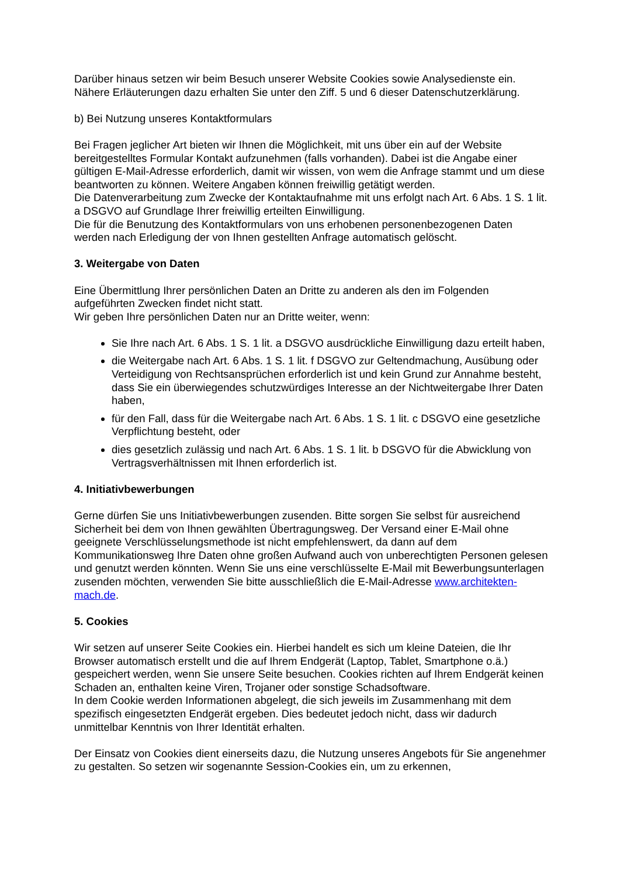Darüber hinaus setzen wir beim Besuch unserer Website Cookies sowie Analysedienste ein. Nähere Erläuterungen dazu erhalten Sie unter den Ziff. 5 und 6 dieser Datenschutzerklärung.
b) Bei Nutzung unseres Kontaktformulars
Bei Fragen jeglicher Art bieten wir Ihnen die Möglichkeit, mit uns über ein auf der Website bereitgestelltes Formular Kontakt aufzunehmen (falls vorhanden). Dabei ist die Angabe einer gültigen E-Mail-Adresse erforderlich, damit wir wissen, von wem die Anfrage stammt und um diese beantworten zu können. Weitere Angaben können freiwillig getätigt werden.
Die Datenverarbeitung zum Zwecke der Kontaktaufnahme mit uns erfolgt nach Art. 6 Abs. 1 S. 1 lit. a DSGVO auf Grundlage Ihrer freiwillig erteilten Einwilligung.
Die für die Benutzung des Kontaktformulars von uns erhobenen personenbezogenen Daten werden nach Erledigung der von Ihnen gestellten Anfrage automatisch gelöscht.
3. Weitergabe von Daten
Eine Übermittlung Ihrer persönlichen Daten an Dritte zu anderen als den im Folgenden aufgeführten Zwecken findet nicht statt.
Wir geben Ihre persönlichen Daten nur an Dritte weiter, wenn:
Sie Ihre nach Art. 6 Abs. 1 S. 1 lit. a DSGVO ausdrückliche Einwilligung dazu erteilt haben,
die Weitergabe nach Art. 6 Abs. 1 S. 1 lit. f DSGVO zur Geltendmachung, Ausübung oder Verteidigung von Rechtsansprüchen erforderlich ist und kein Grund zur Annahme besteht, dass Sie ein überwiegendes schutzwürdiges Interesse an der Nichtweitergabe Ihrer Daten haben,
für den Fall, dass für die Weitergabe nach Art. 6 Abs. 1 S. 1 lit. c DSGVO eine gesetzliche Verpflichtung besteht, oder
dies gesetzlich zulässig und nach Art. 6 Abs. 1 S. 1 lit. b DSGVO für die Abwicklung von Vertragsverhältnissen mit Ihnen erforderlich ist.
4. Initiativbewerbungen
Gerne dürfen Sie uns Initiativbewerbungen zusenden. Bitte sorgen Sie selbst für ausreichend Sicherheit bei dem von Ihnen gewählten Übertragungsweg. Der Versand einer E-Mail ohne geeignete Verschlüsselungsmethode ist nicht empfehlenswert, da dann auf dem Kommunikationsweg Ihre Daten ohne großen Aufwand auch von unberechtigten Personen gelesen und genutzt werden könnten. Wenn Sie uns eine verschlüsselte E-Mail mit Bewerbungsunterlagen zusenden möchten, verwenden Sie bitte ausschließlich die E-Mail-Adresse www.architekten-mach.de.
5. Cookies
Wir setzen auf unserer Seite Cookies ein. Hierbei handelt es sich um kleine Dateien, die Ihr Browser automatisch erstellt und die auf Ihrem Endgerät (Laptop, Tablet, Smartphone o.ä.) gespeichert werden, wenn Sie unsere Seite besuchen. Cookies richten auf Ihrem Endgerät keinen Schaden an, enthalten keine Viren, Trojaner oder sonstige Schadsoftware.
In dem Cookie werden Informationen abgelegt, die sich jeweils im Zusammenhang mit dem spezifisch eingesetzten Endgerät ergeben. Dies bedeutet jedoch nicht, dass wir dadurch unmittelbar Kenntnis von Ihrer Identität erhalten.
Der Einsatz von Cookies dient einerseits dazu, die Nutzung unseres Angebots für Sie angenehmer zu gestalten. So setzen wir sogenannte Session-Cookies ein, um zu erkennen,